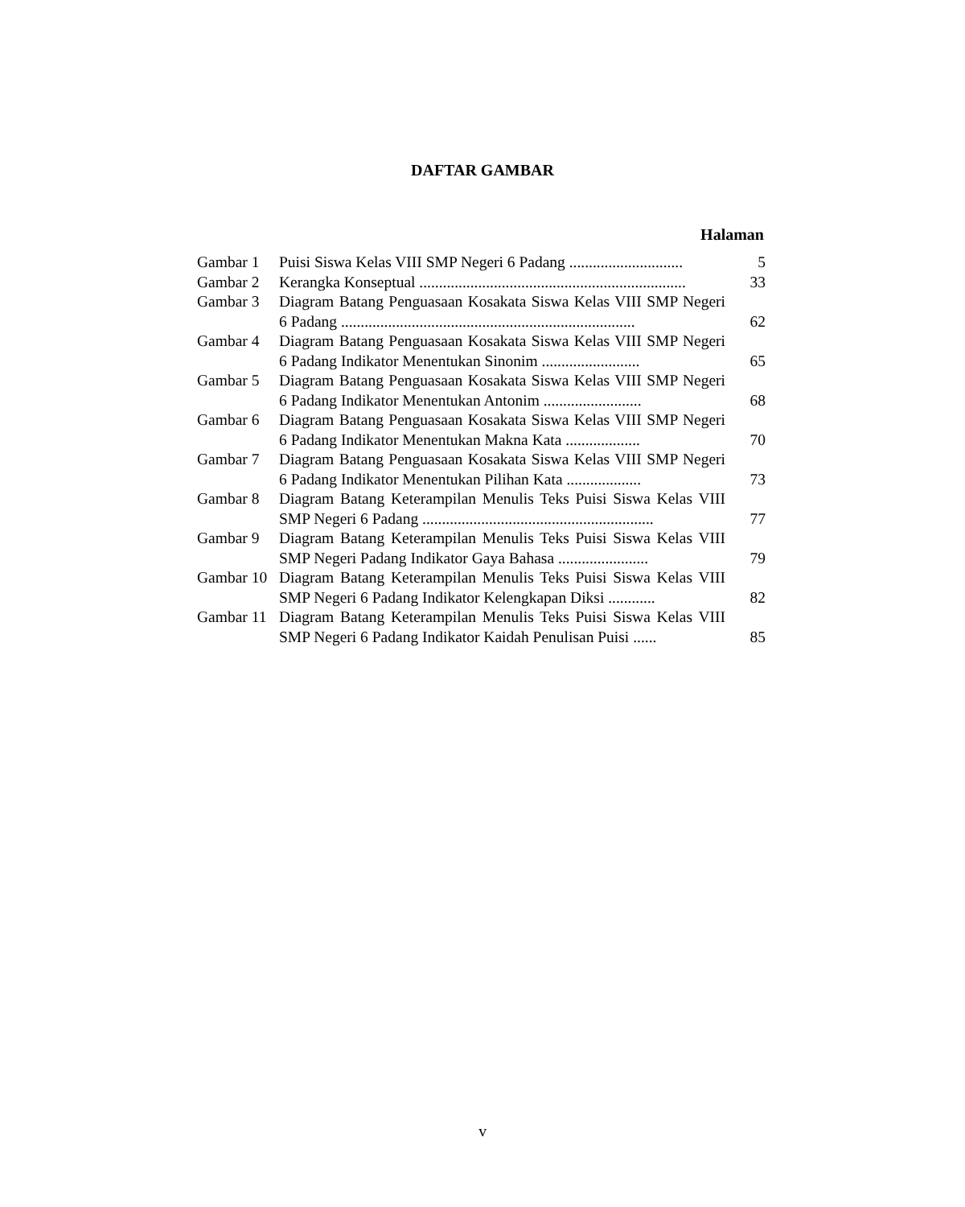DAFTAR GAMBAR
Halaman
| Gambar 1 | Puisi Siswa Kelas VIII SMP Negeri 6 Padang ............................. | 5 |
| Gambar 2 | Kerangka Konseptual .................................................................... | 33 |
| Gambar 3 | Diagram Batang Penguasaan Kosakata Siswa Kelas VIII SMP Negeri 6 Padang ........................................................................... | 62 |
| Gambar 4 | Diagram Batang Penguasaan Kosakata Siswa Kelas VIII SMP Negeri 6 Padang Indikator Menentukan Sinonim ......................... | 65 |
| Gambar 5 | Diagram Batang Penguasaan Kosakata Siswa Kelas VIII SMP Negeri 6 Padang Indikator Menentukan Antonim ......................... | 68 |
| Gambar 6 | Diagram Batang Penguasaan Kosakata Siswa Kelas VIII SMP Negeri 6 Padang Indikator Menentukan Makna Kata ................... | 70 |
| Gambar 7 | Diagram Batang Penguasaan Kosakata Siswa Kelas VIII SMP Negeri 6 Padang Indikator Menentukan Pilihan Kata ................... | 73 |
| Gambar 8 | Diagram Batang Keterampilan Menulis Teks Puisi Siswa Kelas VIII SMP Negeri 6 Padang ........................................................... | 77 |
| Gambar 9 | Diagram Batang Keterampilan Menulis Teks Puisi Siswa Kelas VIII SMP Negeri Padang Indikator Gaya Bahasa ....................... | 79 |
| Gambar 10 | Diagram Batang Keterampilan Menulis Teks Puisi Siswa Kelas VIII SMP Negeri 6 Padang Indikator Kelengkapan Diksi ............ | 82 |
| Gambar 11 | Diagram Batang Keterampilan Menulis Teks Puisi Siswa Kelas VIII SMP Negeri 6 Padang Indikator Kaidah Penulisan Puisi ...... | 85 |
v